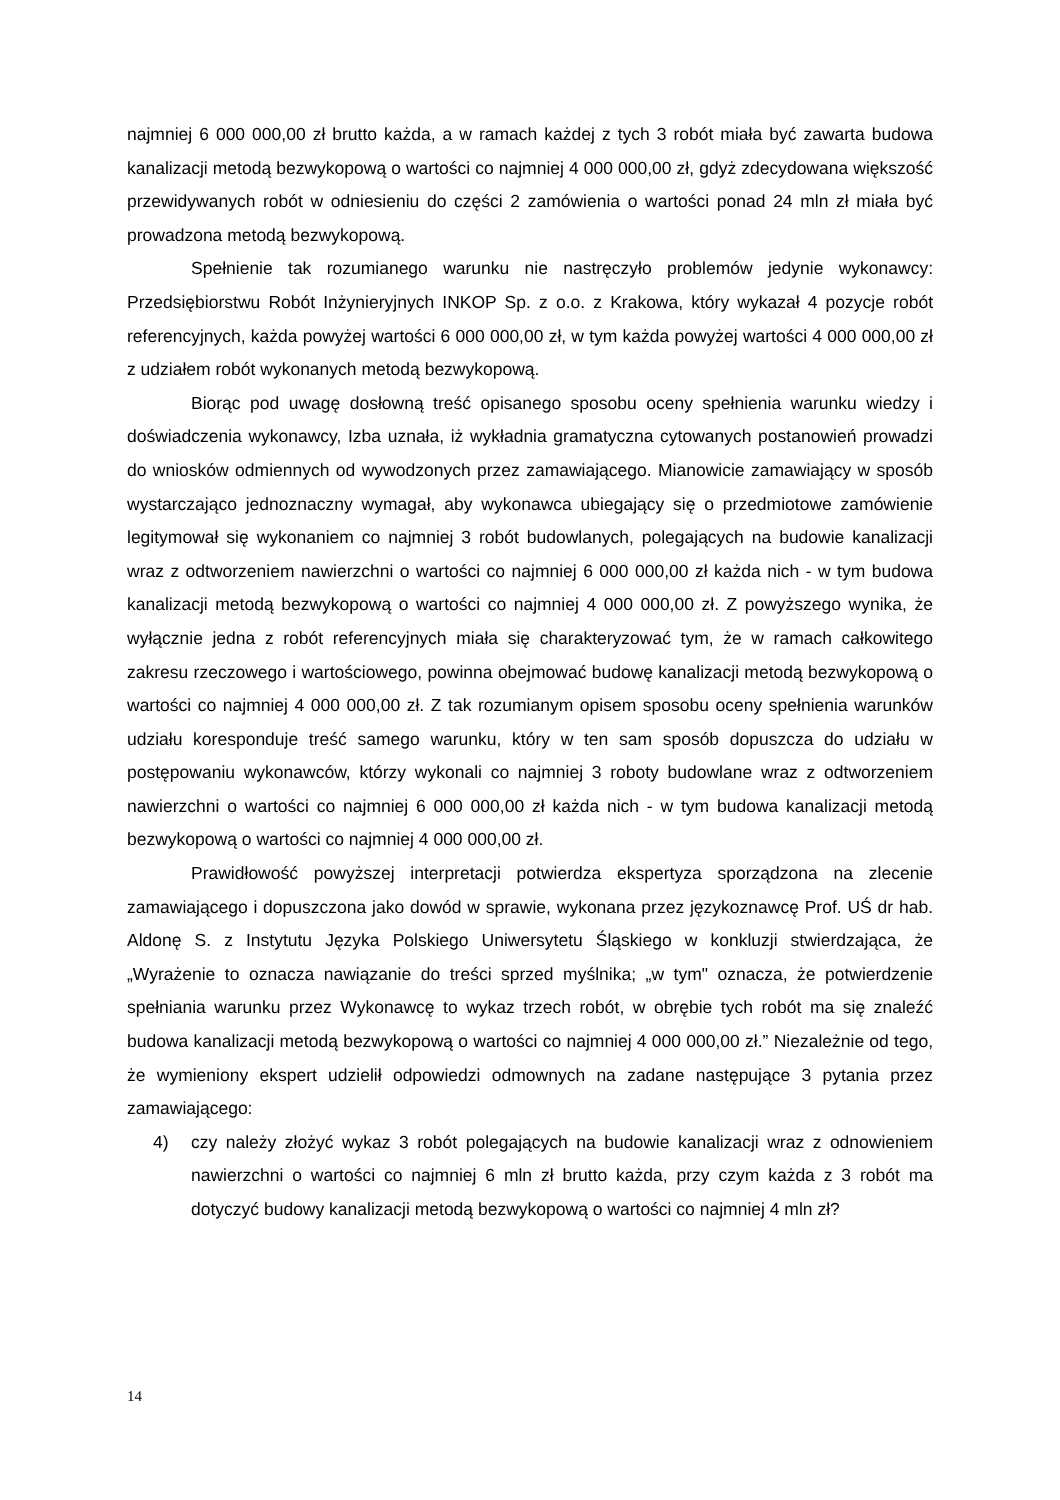najmniej 6 000 000,00 zł brutto każda, a w ramach każdej z tych 3 robót miała być zawarta budowa kanalizacji metodą bezwykopową o wartości co najmniej 4 000 000,00 zł, gdyż zdecydowana większość przewidywanych robót w odniesieniu do części 2 zamówienia o wartości ponad 24 mln zł miała być prowadzona metodą bezwykopową.
Spełnienie tak rozumianego warunku nie nastręczyło problemów jedynie wykonawcy: Przedsiębiorstwu Robót Inżynieryjnych INKOP Sp. z o.o. z Krakowa, który wykazał 4 pozycje robót referencyjnych, każda powyżej wartości 6 000 000,00 zł, w tym każda powyżej wartości 4 000 000,00 zł z udziałem robót wykonanych metodą bezwykopową.
Biorąc pod uwagę dosłowną treść opisanego sposobu oceny spełnienia warunku wiedzy i doświadczenia wykonawcy, Izba uznała, iż wykładnia gramatyczna cytowanych postanowień prowadzi do wniosków odmiennych od wywodzonych przez zamawiającego. Mianowicie zamawiający w sposób wystarczająco jednoznaczny wymagał, aby wykonawca ubiegający się o przedmiotowe zamówienie legitymował się wykonaniem co najmniej 3 robót budowlanych, polegających na budowie kanalizacji wraz z odtworzeniem nawierzchni o wartości co najmniej 6 000 000,00 zł każda nich - w tym budowa kanalizacji metodą bezwykopową o wartości co najmniej 4 000 000,00 zł. Z powyższego wynika, że wyłącznie jedna z robót referencyjnych miała się charakteryzować tym, że w ramach całkowitego zakresu rzeczowego i wartościowego, powinna obejmować budowę kanalizacji metodą bezwykopową o wartości co najmniej 4 000 000,00 zł. Z tak rozumianym opisem sposobu oceny spełnienia warunków udziału koresponduje treść samego warunku, który w ten sam sposób dopuszcza do udziału w postępowaniu wykonawców, którzy wykonali co najmniej 3 roboty budowlane wraz z odtworzeniem nawierzchni o wartości co najmniej 6 000 000,00 zł każda nich - w tym budowa kanalizacji metodą bezwykopową o wartości co najmniej 4 000 000,00 zł.
Prawidłowość powyższej interpretacji potwierdza ekspertyza sporządzona na zlecenie zamawiającego i dopuszczona jako dowód w sprawie, wykonana przez językoznawcę Prof. UŚ dr hab. Aldonę S. z Instytutu Języka Polskiego Uniwersytetu Śląskiego w konkluzji stwierdzająca, że „Wyrażenie to oznacza nawiązanie do treści sprzed myślnika; „w tym" oznacza, że potwierdzenie spełniania warunku przez Wykonawcę to wykaz trzech robót, w obrębie tych robót ma się znaleźć budowa kanalizacji metodą bezwykopową o wartości co najmniej 4 000 000,00 zł.” Niezależnie od tego, że wymieniony ekspert udzielił odpowiedzi odmownych na zadane następujące 3 pytania przez zamawiającego:
4) czy należy złożyć wykaz 3 robót polegających na budowie kanalizacji wraz z odnowieniem nawierzchni o wartości co najmniej 6 mln zł brutto każda, przy czym każda z 3 robót ma dotyczyć budowy kanalizacji metodą bezwykopową o wartości co najmniej 4 mln zł?
14